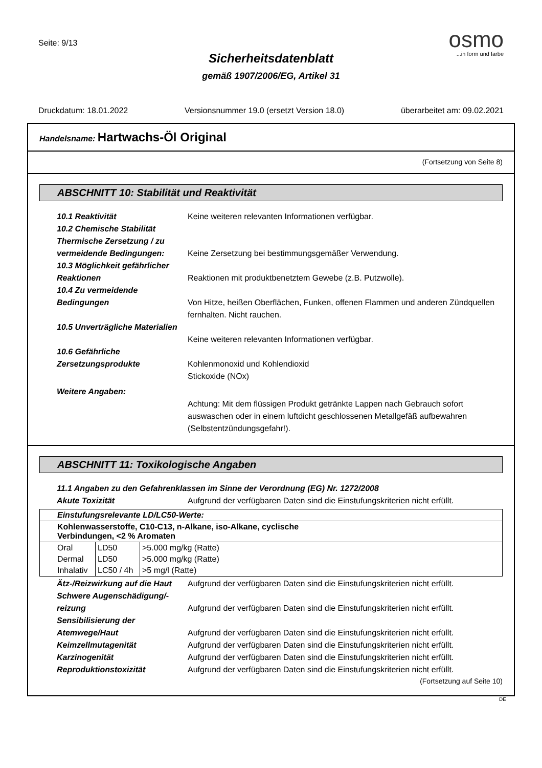Seite: 9/13
osmo
...in form und farbe
Sicherheitsdatenblatt
gemäß 1907/2006/EG, Artikel 31
Druckdatum: 18.01.2022 Versionsnummer 19.0 (ersetzt Version 18.0) überarbeitet am: 09.02.2021
Handelsname: Hartwachs-Öl Original
(Fortsetzung von Seite 8)
ABSCHNITT 10: Stabilität und Reaktivität
10.1 Reaktivität Keine weiteren relevanten Informationen verfügbar.
10.2 Chemische Stabilität
Thermische Zersetzung / zu vermeidende Bedingungen:
Keine Zersetzung bei bestimmungsgemäßer Verwendung.
10.3 Möglichkeit gefährlicher Reaktionen
Reaktionen mit produktbenetztem Gewebe (z.B. Putzwolle).
10.4 Zu vermeidende Bedingungen
Von Hitze, heißen Oberflächen, Funken, offenen Flammen und anderen Zündquellen fernhalten. Nicht rauchen.
10.5 Unverträgliche Materialien
Keine weiteren relevanten Informationen verfügbar.
10.6 Gefährliche Zersetzungsprodukte
Kohlenmonoxid und Kohlendioxid
Stickoxide (NOx)
Weitere Angaben:
Achtung: Mit dem flüssigen Produkt getränkte Lappen nach Gebrauch sofort auswaschen oder in einem luftdicht geschlossenen Metallgefäß aufbewahren (Selbstentzündungsgefahr!).
ABSCHNITT 11: Toxikologische Angaben
11.1 Angaben zu den Gefahrenklassen im Sinne der Verordnung (EG) Nr. 1272/2008
Akute Toxizität Aufgrund der verfügbaren Daten sind die Einstufungskriterien nicht erfüllt.
| Einstufungsrelevante LD/LC50-Werte: | | |
| Kohlenwasserstoffe, C10-C13, n-Alkane, iso-Alkane, cyclische Verbindungen, <2 % Aromaten | | |
| Oral | LD50 | >5.000 mg/kg (Ratte) |
| Dermal | LD50 | >5.000 mg/kg (Ratte) |
| Inhalativ | LC50 / 4h | >5 mg/l (Ratte) |
Ätz-/Reizwirkung auf die Haut
Aufgrund der verfügbaren Daten sind die Einstufungskriterien nicht erfüllt.
Schwere Augenschädigung/-reizung
Aufgrund der verfügbaren Daten sind die Einstufungskriterien nicht erfüllt.
Sensibilisierung der Atemwege/Haut
Aufgrund der verfügbaren Daten sind die Einstufungskriterien nicht erfüllt.
Keimzellmutagenität Aufgrund der verfügbaren Daten sind die Einstufungskriterien nicht erfüllt.
Karzinogenität Aufgrund der verfügbaren Daten sind die Einstufungskriterien nicht erfüllt.
Reproduktionstoxizität Aufgrund der verfügbaren Daten sind die Einstufungskriterien nicht erfüllt.
(Fortsetzung auf Seite 10)
DE